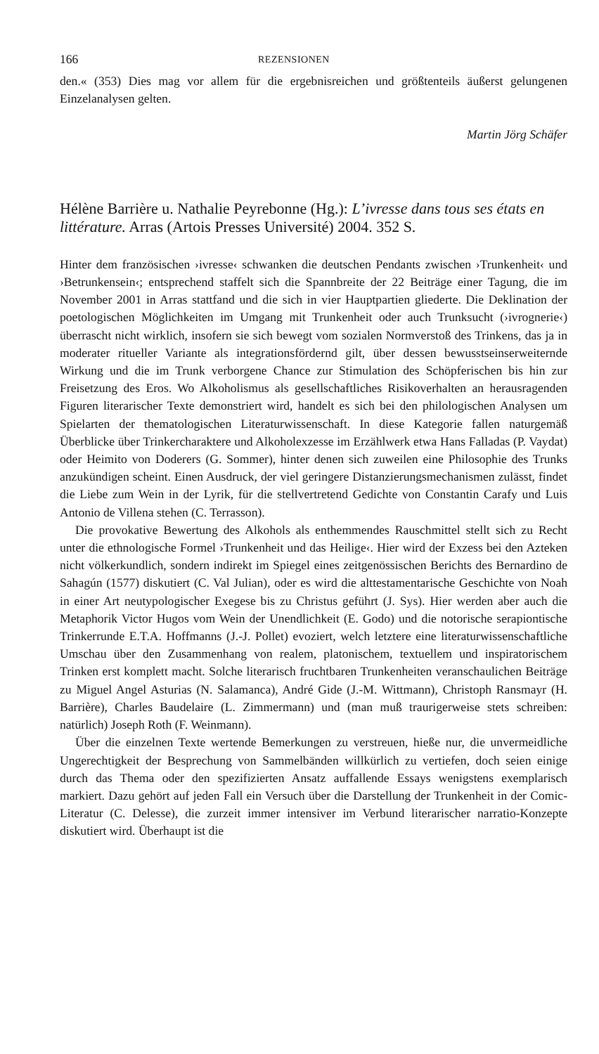166 REZENSIONEN
den.« (353) Dies mag vor allem für die ergebnisreichen und größtenteils äußerst gelungenen Einzelanalysen gelten.
Martin Jörg Schäfer
Hélène Barrière u. Nathalie Peyrebonne (Hg.): L’ivresse dans tous ses états en littérature. Arras (Artois Presses Université) 2004. 352 S.
Hinter dem französischen ›ivresse‹ schwanken die deutschen Pendants zwischen ›Trunkenheit‹ und ›Betrunkensein‹; entsprechend staffelt sich die Spannbreite der 22 Beiträge einer Tagung, die im November 2001 in Arras stattfand und die sich in vier Hauptpartien gliederte. Die Deklination der poetologischen Möglichkeiten im Umgang mit Trunkenheit oder auch Trunksucht (›ivrognerie‹) überrascht nicht wirklich, insofern sie sich bewegt vom sozialen Normverstoß des Trinkens, das ja in moderater ritueller Variante als integrationsfördernd gilt, über dessen bewusstseinserweiternde Wirkung und die im Trunk verborgene Chance zur Stimulation des Schöpferischen bis hin zur Freisetzung des Eros. Wo Alkoholismus als gesellschaftliches Risikoverhalten an herausragenden Figuren literarischer Texte demonstriert wird, handelt es sich bei den philologischen Analysen um Spielarten der thematologischen Literaturwissenschaft. In diese Kategorie fallen naturgemäß Überblicke über Trinkercharaktere und Alkoholexzesse im Erzählwerk etwa Hans Falladas (P. Vaydat) oder Heimito von Doderers (G. Sommer), hinter denen sich zuweilen eine Philosophie des Trunks anzukündigen scheint. Einen Ausdruck, der viel geringere Distanzierungsmechanismen zulässt, findet die Liebe zum Wein in der Lyrik, für die stellvertretend Gedichte von Constantin Carafy und Luis Antonio de Villena stehen (C. Terrasson).
Die provokative Bewertung des Alkohols als enthemmendes Rauschmittel stellt sich zu Recht unter die ethnologische Formel ›Trunkenheit und das Heilige‹. Hier wird der Exzess bei den Azteken nicht völkerkundlich, sondern indirekt im Spiegel eines zeitgenössischen Berichts des Bernardino de Sahagún (1577) diskutiert (C. Val Julian), oder es wird die alttestamentarische Geschichte von Noah in einer Art neutypologischer Exegese bis zu Christus geführt (J. Sys). Hier werden aber auch die Metaphorik Victor Hugos vom Wein der Unendlichkeit (E. Godo) und die notorische serapiontische Trinkerrunde E.T.A. Hoffmanns (J.-J. Pollet) evoziert, welch letztere eine literaturwissenschaftliche Umschau über den Zusammenhang von realem, platonischem, textuellem und inspiratorischem Trinken erst komplett macht. Solche literarisch fruchtbaren Trunkenheiten veranschaulichen Beiträge zu Miguel Angel Asturias (N. Salamanca), André Gide (J.-M. Wittmann), Christoph Ransmayr (H. Barrière), Charles Baudelaire (L. Zimmermann) und (man muß traurigerweise stets schreiben: natürlich) Joseph Roth (F. Weinmann).
Über die einzelnen Texte wertende Bemerkungen zu verstreuen, hieße nur, die unvermeidliche Ungerechtigkeit der Besprechung von Sammelbänden willkürlich zu vertiefen, doch seien einige durch das Thema oder den spezifizierten Ansatz auffallende Essays wenigstens exemplarisch markiert. Dazu gehört auf jeden Fall ein Versuch über die Darstellung der Trunkenheit in der Comic-Literatur (C. Delesse), die zurzeit immer intensiver im Verbund literarischer narratio-Konzepte diskutiert wird. Überhaupt ist die